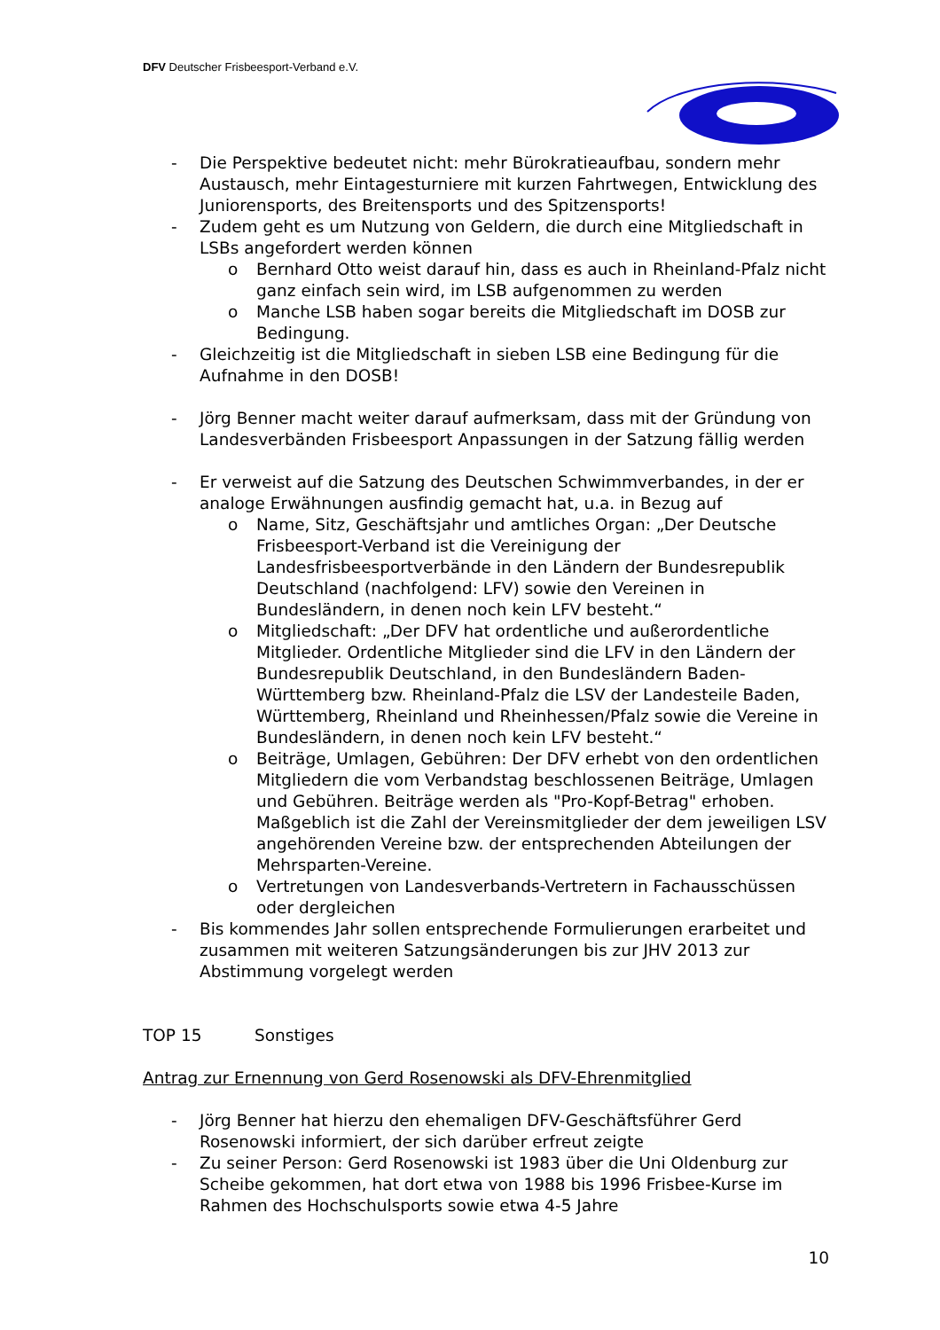DFV Deutscher Frisbeesport-Verband e.V.
- Die Perspektive bedeutet nicht: mehr Bürokratieaufbau, sondern mehr Austausch, mehr Eintagesturniere mit kurzen Fahrtwegen, Entwicklung des Juniorensports, des Breitensports und des Spitzensports!
- Zudem geht es um Nutzung von Geldern, die durch eine Mitgliedschaft in LSBs angefordert werden können
o Bernhard Otto weist darauf hin, dass es auch in Rheinland-Pfalz nicht ganz einfach sein wird, im LSB aufgenommen zu werden
o Manche LSB haben sogar bereits die Mitgliedschaft im DOSB zur Bedingung.
- Gleichzeitig ist die Mitgliedschaft in sieben LSB eine Bedingung für die Aufnahme in den DOSB!
- Jörg Benner macht weiter darauf aufmerksam, dass mit der Gründung von Landesverbänden Frisbeesport Anpassungen in der Satzung fällig werden
- Er verweist auf die Satzung des Deutschen Schwimmverbandes, in der er analoge Erwähnungen ausfindig gemacht hat, u.a. in Bezug auf
o Name, Sitz, Geschäftsjahr und amtliches Organ: „Der Deutsche Frisbeesport-Verband ist die Vereinigung der Landesfrisbeesportverbände in den Ländern der Bundesrepublik Deutschland (nachfolgend: LFV) sowie den Vereinen in Bundesländern, in denen noch kein LFV besteht.“
o Mitgliedschaft: „Der DFV hat ordentliche und außerordentliche Mitglieder. Ordentliche Mitglieder sind die LFV in den Ländern der Bundesrepublik Deutschland, in den Bundesländern Baden-Württemberg bzw. Rheinland-Pfalz die LSV der Landesteile Baden, Württemberg, Rheinland und Rheinhessen/Pfalz sowie die Vereine in Bundesländern, in denen noch kein LFV besteht.“
o Beiträge, Umlagen, Gebühren: Der DFV erhebt von den ordentlichen Mitgliedern die vom Verbandstag beschlossenen Beiträge, Umlagen und Gebühren. Beiträge werden als "Pro-Kopf-Betrag" erhoben. Maßgeblich ist die Zahl der Vereinsmitglieder der dem jeweiligen LSV angehörenden Vereine bzw. der entsprechenden Abteilungen der Mehrsparten-Vereine.
o Vertretungen von Landesverbands-Vertretern in Fachausschüssen oder dergleichen
- Bis kommendes Jahr sollen entsprechende Formulierungen erarbeitet und zusammen mit weiteren Satzungsänderungen bis zur JHV 2013 zur Abstimmung vorgelegt werden
TOP 15 Sonstiges
Antrag zur Ernennung von Gerd Rosenowski als DFV-Ehrenmitglied
- Jörg Benner hat hierzu den ehemaligen DFV-Geschäftsführer Gerd Rosenowski informiert, der sich darüber erfreut zeigte
- Zu seiner Person: Gerd Rosenowski ist 1983 über die Uni Oldenburg zur Scheibe gekommen, hat dort etwa von 1988 bis 1996 Frisbee-Kurse im Rahmen des Hochschulsports sowie etwa 4-5 Jahre
10